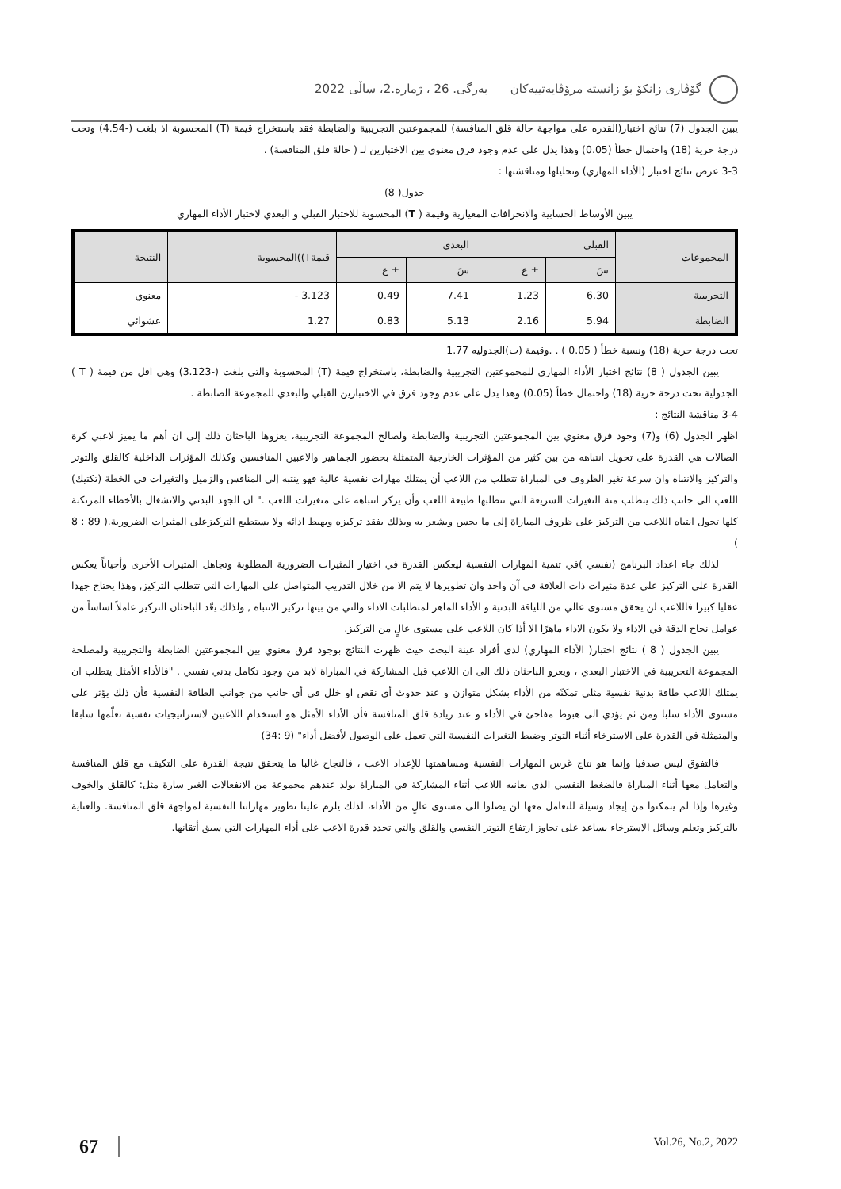گۆڤاری زانکۆ بۆ زانستە مرۆڤایەتییەکان بەرگی. 26 ، ژمارە.2، ساڵی 2022
يبين الجدول (7) نتائج اختبار(القدره على مواجهة حالة قلق المنافسة) للمجموعتين التجريبية والضابطة فقد باستخراج قيمة (T) المحسوبة اذ بلغت (-4.54) وتحت درجة حرية (18) واحتمال خطأ (0.05) وهذا يدل على عدم وجود فرق معنوي بين الاختبارين لـ ( حالة قلق المنافسة) .
3-3 عرض نتائج اختبار (الأداء المهاري) وتحليلها ومناقشتها :
جدول( 8)
يبين الأوساط الحسابية والانحرافات المعيارية وقيمة ( T) المحسوبة للاختبار القبلي و البعدي لاختبار الأداء المهاري
| المجموعات | القبلي | | البعدي | | قيمةT))المحسوبة | النتيجة |
| --- | --- | --- | --- | --- | --- | --- |
| | سَ | ± ع | سَ | ± ع | | |
| التجريبية | 6.30 | 1.23 | 7.41 | 0.49 | 3.123 - | معنوي |
| الضابطة | 5.94 | 2.16 | 5.13 | 0.83 | 1.27 | عشوائي |
تحت درجة حرية (18) ونسبة خطأ ( 0.05 ) . .وقيمة (ت)الجدوليه 1.77
يبين الجدول ( 8) نتائج اختبار الأداء المهاري للمجموعتين التجريبية والضابطة، باستخراج قيمة (T) المحسوبة والتي بلغت (-3.123) وهي اقل من قيمة ( T ) الجدولية تحت درجة حرية (18) واحتمال خطأ (0.05) وهذا يدل على عدم وجود فرق في الاختبارين القبلي والبعدي للمجموعة الضابطة .
3-4 مناقشة النتائج :
اظهر الجدول (6) و(7) وجود فرق معنوي بين المجموعتين التجريبية والضابطة ولصالح المجموعة التجريبية، يعزوها الباحثان ذلك إلى ان أهم ما يميز لاعبي كرة الصالات هي القدرة على تحويل انتباهه من بين كثير من المؤثرات الخارجية المتمثلة بحضور الجماهير والاعبين المنافسين وكذلك المؤثرات الداخلية كالقلق والتوتر والتركيز والانتباه وان سرعة تغير الظروف في المباراة تتطلب من اللاعب أن يمتلك مهارات نفسية عالية فهو ينتبه إلى المنافس والزميل والتغيرات في الخطة (تكتيك) اللعب الى جانب ذلك يتطلب منة التغيرات السريعة التي تتطلبها طبيعة اللعب وأن يركز انتباهه على متغيرات اللعب ." ان الجهد البدني والانشغال بالأخطاء المرتكبة كلها تحول انتباه اللاعب من التركيز على ظروف المباراة إلى ما يحس ويشعر به وبذلك يفقد تركيزه ويهبط ادائه ولا يستطيع التركيزعلى المثيرات الضرورية.( 89 : 8 )
لذلك جاء اعداد البرنامج (نفسي )في تنمية المهارات النفسية ليعكس القدرة في اختيار المثيرات الضرورية المطلوبة وتجاهل المثيرات الأخرى وأحياناً يعكس القدرة على التركيز على عدة مثيرات ذات العلاقة في آن واحد وان تطويرها لا يتم الا من خلال التدريب المتواصل على المهارات التي تتطلب التركيز, وهذا يحتاج جهدا عقليا كبيرا فاللاعب لن يحقق مستوى عالي من اللياقة البدنية و الأداء الماهر لمتطلبات الاداء والتي من بينها تركيز الانتباه , ولذلك يعّد الباحثان التركيز عاملاً اساساً من عوامل نجاح الدقة في الاداء ولا يكون الاداء ماهرًا الا أذا كان اللاعب على مستوى عالٍ من التركيز.
يبين الجدول ( 8 ) نتائج اختبار( الأداء المهاري) لدى أفراد عينة البحث حيث ظهرت النتائج بوجود فرق معنوي بين المجموعتين الضابطة والتجريبية ولمصلحة المجموعة التجريبية في الاختبار البعدي ، ويعزو الباحثان ذلك الى ان اللاعب قبل المشاركة في المباراة لابد من وجود تكامل بدني نفسي . "فالأداء الأمثل يتطلب ان يمتلك اللاعب طاقة بدنية نفسية مثلى تمكنّه من الأداء بشكل متوازن و عند حدوث أي نقص او خلل في أي جانب من جوانب الطاقة النفسية فأن ذلك يؤثر على مستوى الأداء سلبا ومن ثم يؤدي الى هبوط مفاجئ في الأداء و عند زيادة قلق المنافسة فأن الأداء الأمثل هو استخدام اللاعبين لاستراتيجيات نفسية تعلّمها سابقا والمتمثلة في القدرة على الاسترخاء أثناء التوتر وضبط التغيرات النفسية التي تعمل على الوصول لأفضل أداء" (9 :34)
فالتفوق ليس صدفيا وإنما هو نتاج غرس المهارات النفسية ومساهمتها للإعداد الاعب ، فالنجاح غالبا ما يتحقق نتيجة القدرة على التكيف مع قلق المنافسة والتعامل معها أثناء المباراة فالضغط النفسي الذي يعانيه اللاعب أثناء المشاركة في المباراة يولد عندهم مجموعة من الانفعالات الغير سارة مثل: كالقلق والخوف وغيرها وإذا لم يتمكنوا من إيجاد وسيلة للتعامل معها لن يصلوا الى مستوى عالٍ من الأداء، لذلك يلزم علينا تطوير مهاراتنا النفسية لمواجهة قلق المنافسة. والعناية بالتركيز وتعلم وسائل الاسترخاء يساعد على تجاوز ارتفاع التوتر النفسي والقلق والتي تحدد قدرة الاعب على أداء المهارات التي سبق أتقانها.
67 Vol.26, No.2, 2022